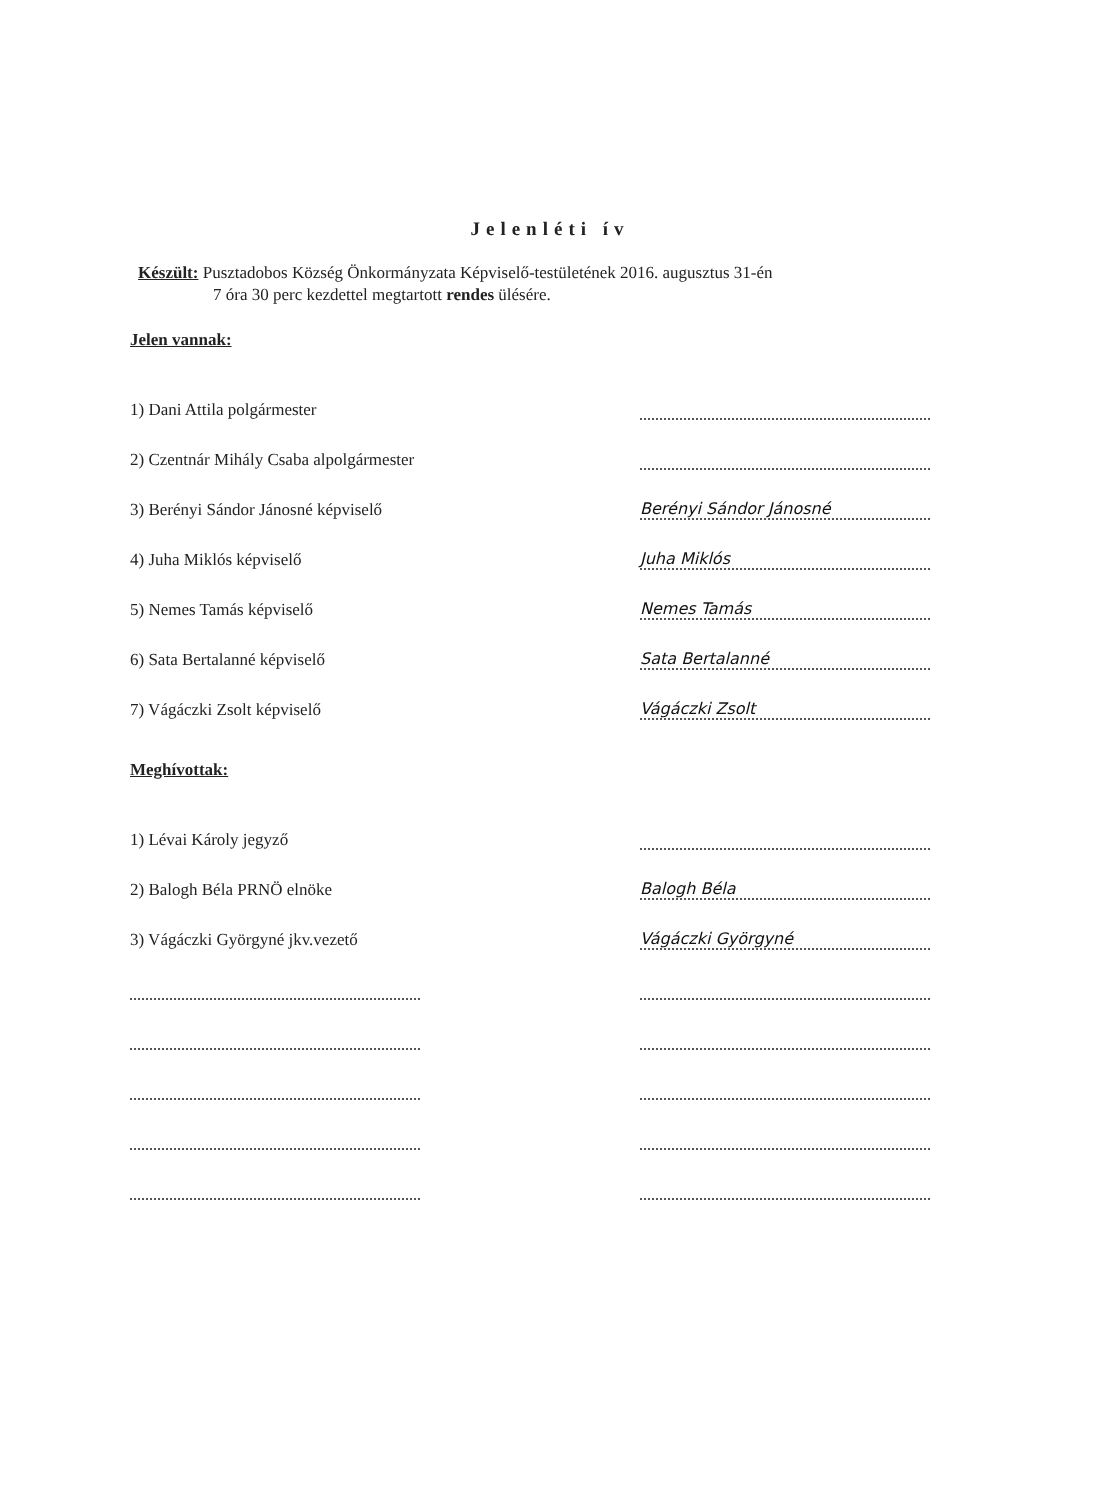Jelenléti ív
Készült: Pusztadobos Község Önkormányzata Képviselő-testületének 2016. augusztus 31-én
7 óra 30 perc kezdettel megtartott rendes ülésére.
Jelen vannak:
1) Dani Attila polgármester
2) Czentnár Mihály Csaba alpolgármester
3) Berényi Sándor Jánosné képviselő Berényi Sándor Jánosné
4) Juha Miklós képviselő Juha Miklós
5) Nemes Tamás képviselő Nemes Tamás
6) Sata Bertalanné képviselő Sata Bertalanné
7) Vágáczki Zsolt képviselő Vágáczki Zsolt
Meghívottak:
1) Lévai Károly jegyző
2) Balogh Béla PRNÖ elnöke Balogh Béla
3) Vágáczki Györgyné jkv.vezető Vágáczki Györgyné